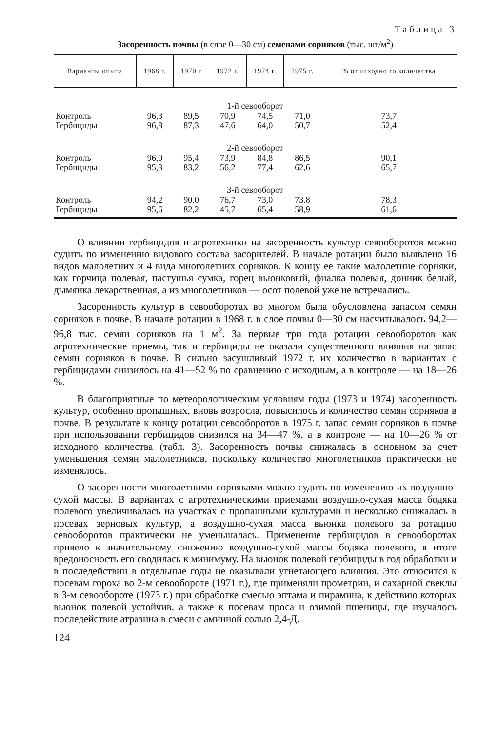Таблица 3
Засоренность почвы (в слое 0—30 см) семенами сорняков (тыс. шт/м<sup>2</sup>)
| Варианты опыта | 1968 г. | 1970 г | 1972 г. | 1974 г. | 1975 г. | % от исходно го количества |
| --- | --- | --- | --- | --- | --- | --- |
| 1-й севооборот | | | | | | |
| Контроль | 96,3 | 89,5 | 70,9 | 74,5 | 71,0 | 73,7 |
| Гербициды | 96,8 | 87,3 | 47,6 | 64,0 | 50,7 | 52,4 |
| 2-й севооборот | | | | | | |
| Контроль | 96,0 | 95,4 | 73,9 | 84,8 | 86,5 | 90,1 |
| Гербициды | 95,3 | 83,2 | 56,2 | 77,4 | 62,6 | 65,7 |
| 3-й севооборот | | | | | | |
| Контроль | 94,2 | 90,0 | 76,7 | 73,0 | 73,8 | 78,3 |
| Гербициды | 95,6 | 82,2 | 45,7 | 65,4 | 58,9 | 61,6 |
О влиянии гербицидов и агротехники на засоренность культур севооборотов можно судить по изменению видового состава засорителей. В начале ротации было выявлено 16 видов малолетних и 4 вида многолетних сорняков. К концу ее такие малолетние сорняки, как горчица полевая, пастушья сумка, горец вьюнковый, фиалка полевая, донник белый, дымянка лекарственная, а из многолетников — осот полевой уже не встречались.
Засоренность культур в севооборотах во многом была обусловлена запасом семян сорняков в почве. В начале ротации в 1968 г. в слое почвы 0—30 см насчитывалось 94,2—96,8 тыс. семян сорняков на 1 м<sup>2</sup>. За первые три года ротации севооборотов как агротехнические приемы, так и гербициды не оказали существенного влияния на запас семян сорняков в почве. В сильно засушливый 1972 г. их количество в вариантах с гербицидами снизилось на 41—52 % по сравнению с исходным, а в контроле — на 18—26 %.
В благоприятные по метеорологическим условиям годы (1973 и 1974) засоренность культур, особенно пропашных, вновь возросла, повысилось и количество семян сорняков в почве. В результате к концу ротации севооборотов в 1975 г. запас семян сорняков в почве при использовании гербицидов снизился на 34—47 %, а в контроле — на 10—26 % от исходного количества (табл. 3). Засоренность почвы снижалась в основном за счет уменьшения семян малолетников, поскольку количество многолетников практически не изменялось.
О засоренности многолетними сорняками можно судить по изменению их воздушно-сухой массы. В вариантах с агротехническими приемами воздушно-сухая масса бодяка полевого увеличивалась на участках с пропашными культурами и несколько снижалась в посевах зерновых культур, а воздушно-сухая масса вьюнка полевого за ротацию севооборотов практически не уменьшалась. Применение гербицидов в севооборотах привело к значительному снижению воздушно-сухой массы бодяка полевого, в итоге вредоносность его сводилась к минимуму. На вьюнок полевой гербициды в год обработки и в последействии в отдельные годы не оказывали угнетающего влияния. Это относится к посевам гороха во 2-м севообороте (1971 г.), где применяли прометрин, и сахарной свеклы в 3-м севообороте (1973 г.) при обработке смесью эптама и пирамина, к действию которых вьюнок полевой устойчив, а также к посевам проса и озимой пшеницы, где изучалось последействие атразина в смеси с аминной солью 2,4-Д.
124